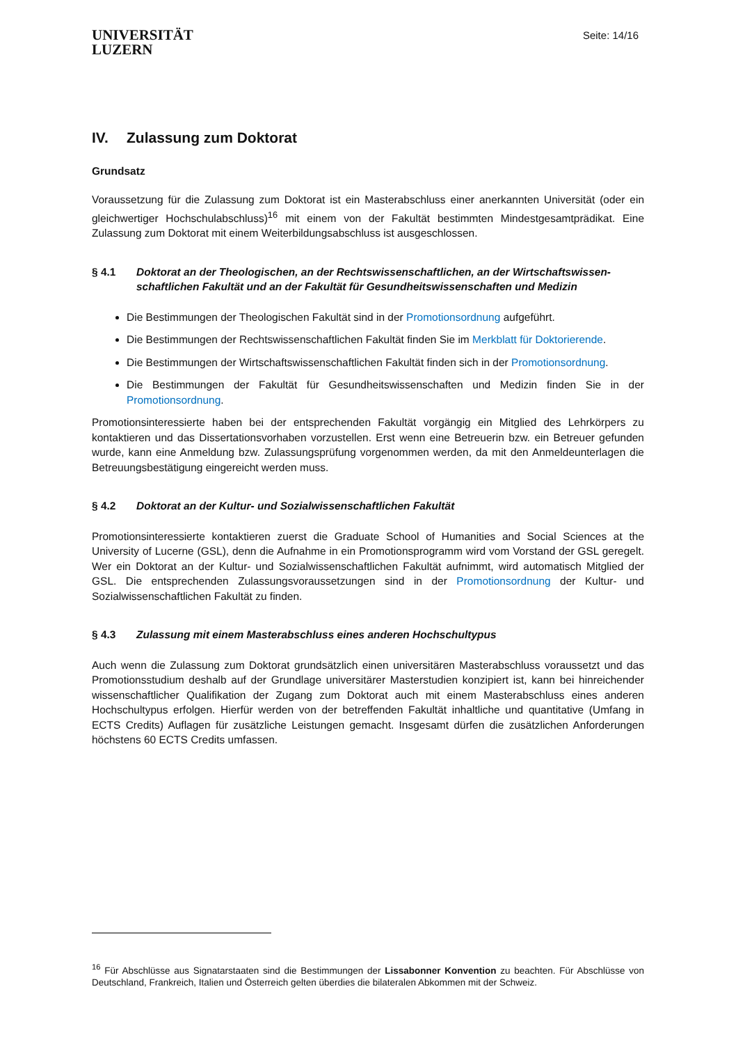UNIVERSITÄT
LUZERN
Seite: 14/16
IV. Zulassung zum Doktorat
Grundsatz
Voraussetzung für die Zulassung zum Doktorat ist ein Masterabschluss einer anerkannten Universität (oder ein gleichwertiger Hochschulabschluss)<sup>16</sup> mit einem von der Fakultät bestimmten Mindestgesamtprädikat. Eine Zulassung zum Doktorat mit einem Weiterbildungsabschluss ist ausgeschlossen.
§ 4.1 Doktorat an der Theologischen, an der Rechtswissenschaftlichen, an der Wirtschaftswissen-schaftlichen Fakultät und an der Fakultät für Gesundheitswissenschaften und Medizin
Die Bestimmungen der Theologischen Fakultät sind in der Promotionsordnung aufgeführt.
Die Bestimmungen der Rechtswissenschaftlichen Fakultät finden Sie im Merkblatt für Doktorierende.
Die Bestimmungen der Wirtschaftswissenschaftlichen Fakultät finden sich in der Promotionsordnung.
Die Bestimmungen der Fakultät für Gesundheitswissenschaften und Medizin finden Sie in der Promotionsordnung.
Promotionsinteressierte haben bei der entsprechenden Fakultät vorgängig ein Mitglied des Lehrkörpers zu kontaktieren und das Dissertationsvorhaben vorzustellen. Erst wenn eine Betreuerin bzw. ein Betreuer gefunden wurde, kann eine Anmeldung bzw. Zulassungsprüfung vorgenommen werden, da mit den Anmeldeunterlagen die Betreuungsbestätigung eingereicht werden muss.
§ 4.2 Doktorat an der Kultur- und Sozialwissenschaftlichen Fakultät
Promotionsinteressierte kontaktieren zuerst die Graduate School of Humanities and Social Sciences at the University of Lucerne (GSL), denn die Aufnahme in ein Promotionsprogramm wird vom Vorstand der GSL geregelt. Wer ein Doktorat an der Kultur- und Sozialwissenschaftlichen Fakultät aufnimmt, wird automatisch Mitglied der GSL. Die entsprechenden Zulassungsvoraussetzungen sind in der Promotionsordnung der Kultur- und Sozialwissenschaftlichen Fakultät zu finden.
§ 4.3 Zulassung mit einem Masterabschluss eines anderen Hochschultypus
Auch wenn die Zulassung zum Doktorat grundsätzlich einen universitären Masterabschluss voraussetzt und das Promotionsstudium deshalb auf der Grundlage universitärer Masterstudien konzipiert ist, kann bei hinreichender wissenschaftlicher Qualifikation der Zugang zum Doktorat auch mit einem Masterabschluss eines anderen Hochschultypus erfolgen. Hierfür werden von der betreffenden Fakultät inhaltliche und quantitative (Umfang in ECTS Credits) Auflagen für zusätzliche Leistungen gemacht. Insgesamt dürfen die zusätzlichen Anforderungen höchstens 60 ECTS Credits umfassen.
<sup>16</sup> Für Abschlüsse aus Signatarstaaten sind die Bestimmungen der Lissabonner Konvention zu beachten. Für Abschlüsse von Deutschland, Frankreich, Italien und Österreich gelten überdies die bilateralen Abkommen mit der Schweiz.